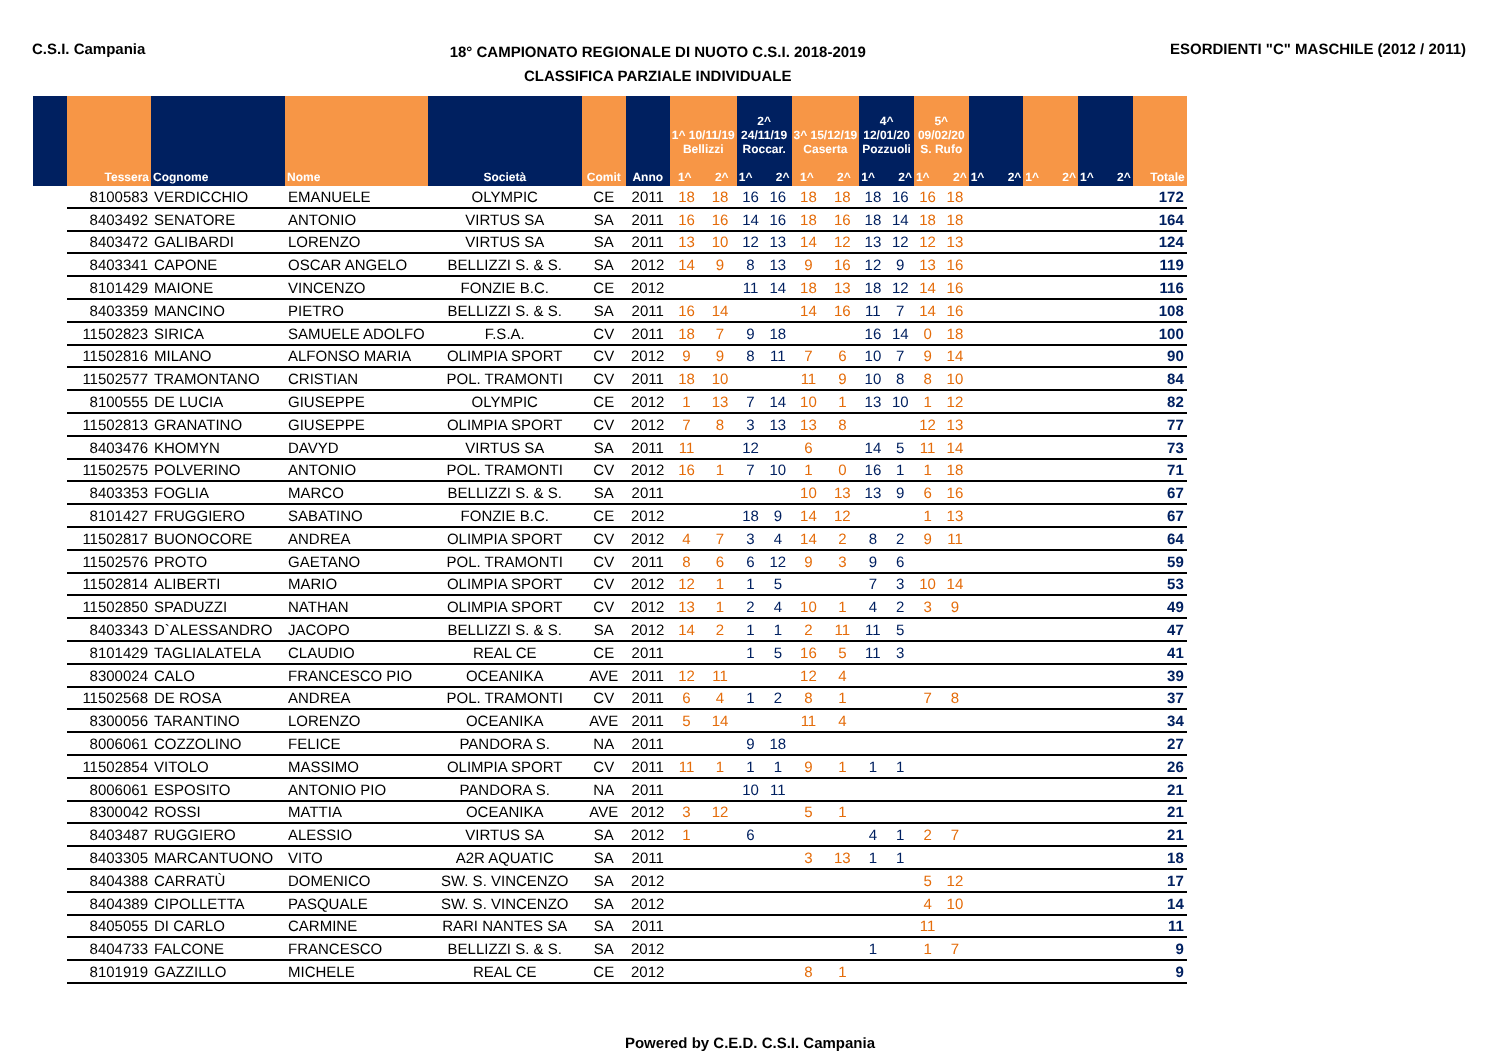C.S.I. Campania
18° CAMPIONATO REGIONALE DI NUOTO C.S.I. 2018-2019
CLASSIFICA PARZIALE INDIVIDUALE
ESORDIENTI "C" MASCHILE (2012 / 2011)
| | Tessera | Cognome | Nome | Società | Comit | Anno | 1^ 10/11/19 Bellizzi 1^ 2^ | | 2^ 24/11/19 Roccar. 1^ 2^ | | 3^ 15/12/19 Caserta 1^ 2^ | | 4^ 12/01/20 Pozzuoli 1^ 2^ | | 5^ 09/02/20 S. Rufo 1^ 2^ | | 1^ 2^ | | 1^ 2^ | | 1^ 2^ | | Totale |
| --- | --- | --- | --- | --- | --- | --- | --- | --- | --- | --- | --- | --- | --- | --- | --- | --- | --- | --- | --- | --- | --- | --- | --- |
| | 8100583 | VERDICCHIO | EMANUELE | OLYMPIC | CE | 2011 | 18 | 18 | 16 | 16 | 18 | 18 | 18 | 16 | 16 | 18 | | | | | | | 172 |
| | 8403492 | SENATORE | ANTONIO | VIRTUS SA | SA | 2011 | 16 | 16 | 14 | 16 | 18 | 16 | 18 | 14 | 18 | 18 | | | | | | | 164 |
| | 8403472 | GALIBARDI | LORENZO | VIRTUS SA | SA | 2011 | 13 | 10 | 12 | 13 | 14 | 12 | 13 | 12 | 12 | 13 | | | | | | | 124 |
| | 8403341 | CAPONE | OSCAR ANGELO | BELLIZZI S. & S. | SA | 2012 | 14 | 9 | 8 | 13 | 9 | 16 | 12 | 9 | 13 | 16 | | | | | | | 119 |
| | 8101429 | MAIONE | VINCENZO | FONZIE B.C. | CE | 2012 | | | 11 | 14 | 18 | 13 | 18 | 12 | 14 | 16 | | | | | | | 116 |
| | 8403359 | MANCINO | PIETRO | BELLIZZI S. & S. | SA | 2011 | 16 | 14 | | | 14 | 16 | 11 | 7 | 14 | 16 | | | | | | | 108 |
| | 11502823 | SIRICA | SAMUELE ADOLFO | F.S.A. | CV | 2011 | 18 | 7 | 9 | 18 | | | 16 | 14 | 0 | 18 | | | | | | | 100 |
| | 11502816 | MILANO | ALFONSO MARIA | OLIMPIA SPORT | CV | 2012 | 9 | 9 | 8 | 11 | 7 | 6 | 10 | 7 | 9 | 14 | | | | | | | 90 |
| | 11502577 | TRAMONTANO | CRISTIAN | POL. TRAMONTI | CV | 2011 | 18 | 10 | | | 11 | 9 | 10 | 8 | 8 | 10 | | | | | | | 84 |
| | 8100555 | DE LUCIA | GIUSEPPE | OLYMPIC | CE | 2012 | 1 | 13 | 7 | 14 | 10 | 1 | 13 | 10 | 1 | 12 | | | | | | | 82 |
| | 11502813 | GRANATINO | GIUSEPPE | OLIMPIA SPORT | CV | 2012 | 7 | 8 | 3 | 13 | 13 | 8 | | | 12 | 13 | | | | | | | 77 |
| | 8403476 | KHOMYN | DAVYD | VIRTUS SA | SA | 2011 | 11 | | 12 | | 6 | | 14 | 5 | 11 | 14 | | | | | | | 73 |
| | 11502575 | POLVERINO | ANTONIO | POL. TRAMONTI | CV | 2012 | 16 | 1 | 7 | 10 | 1 | 0 | 16 | 1 | 1 | 18 | | | | | | | 71 |
| | 8403353 | FOGLIA | MARCO | BELLIZZI S. & S. | SA | 2011 | | | | | 10 | 13 | 13 | 9 | 6 | 16 | | | | | | | 67 |
| | 8101427 | FRUGGIERO | SABATINO | FONZIE B.C. | CE | 2012 | | | 18 | 9 | 14 | 12 | | | 1 | 13 | | | | | | | 67 |
| | 11502817 | BUONOCORE | ANDREA | OLIMPIA SPORT | CV | 2012 | 4 | 7 | 3 | 4 | 14 | 2 | 8 | 2 | 9 | 11 | | | | | | | 64 |
| | 11502576 | PROTO | GAETANO | POL. TRAMONTI | CV | 2011 | 8 | 6 | 6 | 12 | 9 | 3 | 9 | 6 | | | | | | | | | 59 |
| | 11502814 | ALIBERTI | MARIO | OLIMPIA SPORT | CV | 2012 | 12 | 1 | 1 | 5 | | | 7 | 3 | 10 | 14 | | | | | | | 53 |
| | 11502850 | SPADUZZI | NATHAN | OLIMPIA SPORT | CV | 2012 | 13 | 1 | 2 | 4 | 10 | 1 | 4 | 2 | 3 | 9 | | | | | | | 49 |
| | 8403343 | D`ALESSANDRO | JACOPO | BELLIZZI S. & S. | SA | 2012 | 14 | 2 | 1 | 1 | 2 | 11 | 11 | 5 | | | | | | | | | 47 |
| | 8101429 | TAGLIALATELA | CLAUDIO | REAL CE | CE | 2011 | | | 1 | 5 | 16 | 5 | 11 | 3 | | | | | | | | | 41 |
| | 8300024 | CALO | FRANCESCO PIO | OCEANIKA | AVE | 2011 | 12 | 11 | | | 12 | 4 | | | | | | | | | | | 39 |
| | 11502568 | DE ROSA | ANDREA | POL. TRAMONTI | CV | 2011 | 6 | 4 | 1 | 2 | 8 | 1 | | | 7 | 8 | | | | | | | 37 |
| | 8300056 | TARANTINO | LORENZO | OCEANIKA | AVE | 2011 | 5 | 14 | | | 11 | 4 | | | | | | | | | | | 34 |
| | 8006061 | COZZOLINO | FELICE | PANDORA S. | NA | 2011 | | | 9 | 18 | | | | | | | | | | | | | 27 |
| | 11502854 | VITOLO | MASSIMO | OLIMPIA SPORT | CV | 2011 | 11 | 1 | 1 | 1 | 9 | 1 | 1 | 1 | | | | | | | | | 26 |
| | 8006061 | ESPOSITO | ANTONIO PIO | PANDORA S. | NA | 2011 | | | 10 | 11 | | | | | | | | | | | | | 21 |
| | 8300042 | ROSSI | MATTIA | OCEANIKA | AVE | 2012 | 3 | 12 | | | 5 | 1 | | | | | | | | | | | 21 |
| | 8403487 | RUGGIERO | ALESSIO | VIRTUS SA | SA | 2012 | 1 | | 6 | | | | 4 | 1 | 2 | 7 | | | | | | | 21 |
| | 8403305 | MARCANTUONO | VITO | A2R AQUATIC | SA | 2011 | | | | | 3 | 13 | 1 | 1 | | | | | | | | | 18 |
| | 8404388 | CARRATÙ | DOMENICO | SW. S. VINCENZO | SA | 2012 | | | | | | | | | 5 | 12 | | | | | | | 17 |
| | 8404389 | CIPOLLETTA | PASQUALE | SW. S. VINCENZO | SA | 2012 | | | | | | | | | 4 | 10 | | | | | | | 14 |
| | 8405055 | DI CARLO | CARMINE | RARI NANTES SA | SA | 2011 | | | | | | | | | 11 | | | | | | | | 11 |
| | 8404733 | FALCONE | FRANCESCO | BELLIZZI S. & S. | SA | 2012 | | | | | | | 1 | | 1 | 7 | | | | | | | 9 |
| | 8101919 | GAZZILLO | MICHELE | REAL CE | CE | 2012 | | | | | 8 | 1 | | | | | | | | | | | 9 |
Powered by C.E.D. C.S.I. Campania